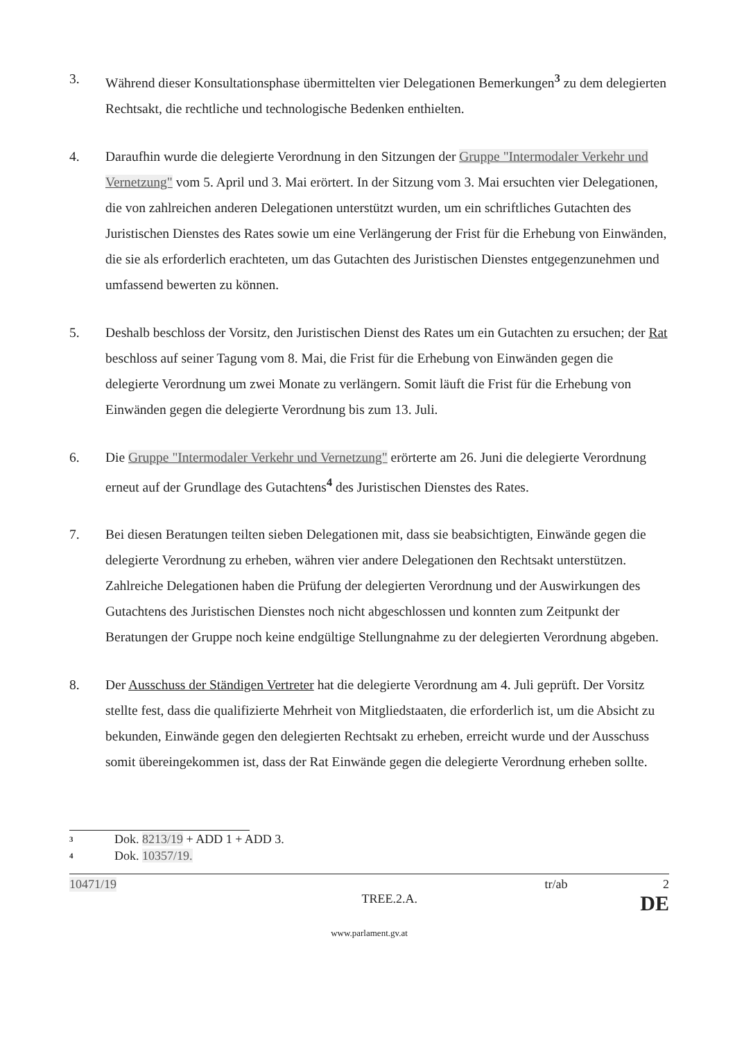3. Während dieser Konsultationsphase übermittelten vier Delegationen Bemerkungen<sup>3</sup> zu dem delegierten Rechtsakt, die rechtliche und technologische Bedenken enthielten.
4. Daraufhin wurde die delegierte Verordnung in den Sitzungen der Gruppe "Intermodaler Verkehr und Vernetzung" vom 5. April und 3. Mai erörtert. In der Sitzung vom 3. Mai ersuchten vier Delegationen, die von zahlreichen anderen Delegationen unterstützt wurden, um ein schriftliches Gutachten des Juristischen Dienstes des Rates sowie um eine Verlängerung der Frist für die Erhebung von Einwänden, die sie als erforderlich erachteten, um das Gutachten des Juristischen Dienstes entgegenzunehmen und umfassend bewerten zu können.
5. Deshalb beschloss der Vorsitz, den Juristischen Dienst des Rates um ein Gutachten zu ersuchen; der Rat beschloss auf seiner Tagung vom 8. Mai, die Frist für die Erhebung von Einwänden gegen die delegierte Verordnung um zwei Monate zu verlängern. Somit läuft die Frist für die Erhebung von Einwänden gegen die delegierte Verordnung bis zum 13. Juli.
6. Die Gruppe "Intermodaler Verkehr und Vernetzung" erörterte am 26. Juni die delegierte Verordnung erneut auf der Grundlage des Gutachtens<sup>4</sup> des Juristischen Dienstes des Rates.
7. Bei diesen Beratungen teilten sieben Delegationen mit, dass sie beabsichtigten, Einwände gegen die delegierte Verordnung zu erheben, währen vier andere Delegationen den Rechtsakt unterstützen. Zahlreiche Delegationen haben die Prüfung der delegierten Verordnung und der Auswirkungen des Gutachtens des Juristischen Dienstes noch nicht abgeschlossen und konnten zum Zeitpunkt der Beratungen der Gruppe noch keine endgültige Stellungnahme zu der delegierten Verordnung abgeben.
8. Der Ausschuss der Ständigen Vertreter hat die delegierte Verordnung am 4. Juli geprüft. Der Vorsitz stellte fest, dass die qualifizierte Mehrheit von Mitgliedstaaten, die erforderlich ist, um die Absicht zu bekunden, Einwände gegen den delegierten Rechtsakt zu erheben, erreicht wurde und der Ausschuss somit übereingekommen ist, dass der Rat Einwände gegen die delegierte Verordnung erheben sollte.
<sup>3</sup>
Dok. 8213/19 + ADD 1 + ADD 3.
<sup>4</sup>
Dok. 10357/19.
10471/19 tr/ab 2
TREE.2.A. DE
www.parlament.gv.at